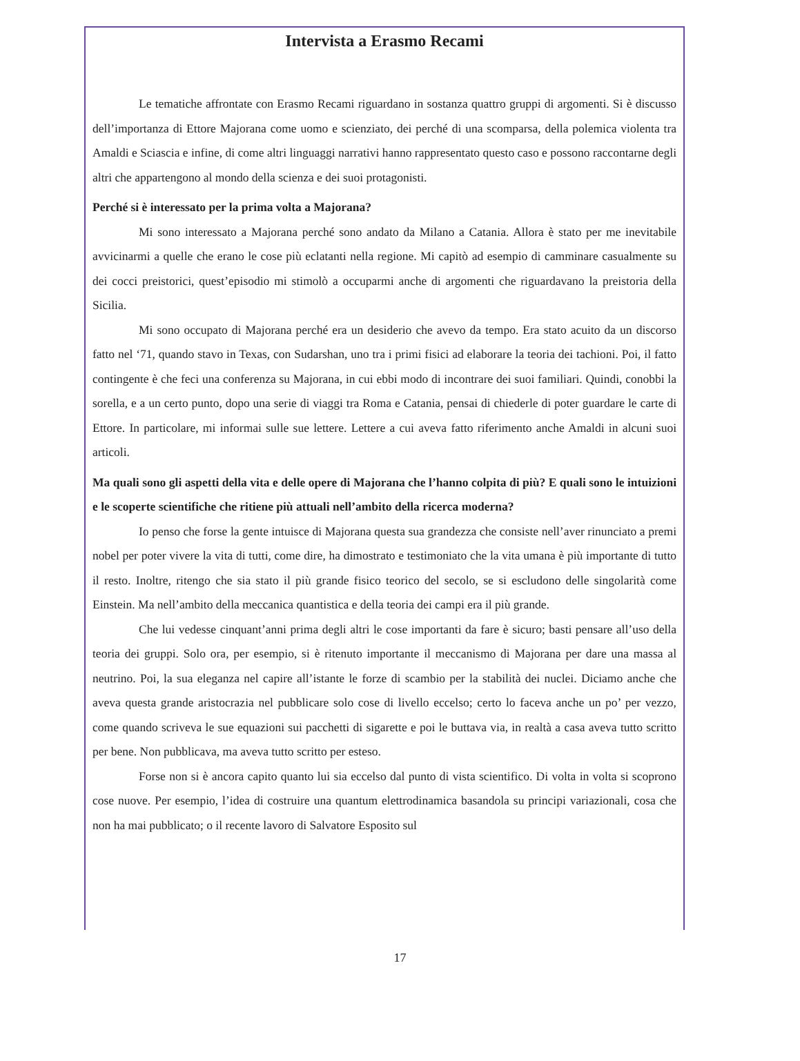Intervista a Erasmo Recami
Le tematiche affrontate con Erasmo Recami riguardano in sostanza quattro gruppi di argomenti. Si è discusso dell’importanza di Ettore Majorana come uomo e scienziato, dei perché di una scomparsa, della polemica violenta tra Amaldi e Sciascia e infine, di come altri linguaggi narrativi hanno rappresentato questo caso e possono raccontarne degli altri che appartengono al mondo della scienza e dei suoi protagonisti.
Perché si è interessato per la prima volta a Majorana?
Mi sono interessato a Majorana perché sono andato da Milano a Catania. Allora è stato per me inevitabile avvicinarmi a quelle che erano le cose più eclatanti nella regione. Mi capitò ad esempio di camminare casualmente su dei cocci preistorici, quest’episodio mi stimolò a occuparmi anche di argomenti che riguardavano la preistoria della Sicilia.
Mi sono occupato di Majorana perché era un desiderio che avevo da tempo. Era stato acuito da un discorso fatto nel ‘71, quando stavo in Texas, con Sudarshan, uno tra i primi fisici ad elaborare la teoria dei tachioni. Poi, il fatto contingente è che feci una conferenza su Majorana, in cui ebbi modo di incontrare dei suoi familiari. Quindi, conobbi la sorella, e a un certo punto, dopo una serie di viaggi tra Roma e Catania, pensai di chiederle di poter guardare le carte di Ettore. In particolare, mi informai sulle sue lettere. Lettere a cui aveva fatto riferimento anche Amaldi in alcuni suoi articoli.
Ma quali sono gli aspetti della vita e delle opere di Majorana che l’hanno colpita di più? E quali sono le intuizioni e le scoperte scientifiche che ritiene più attuali nell’ambito della ricerca moderna?
Io penso che forse la gente intuisce di Majorana questa sua grandezza che consiste nell’aver rinunciato a premi nobel per poter vivere la vita di tutti, come dire, ha dimostrato e testimoniato che la vita umana è più importante di tutto il resto. Inoltre, ritengo che sia stato il più grande fisico teorico del secolo, se si escludono delle singolarità come Einstein. Ma nell’ambito della meccanica quantistica e della teoria dei campi era il più grande.
Che lui vedesse cinquant’anni prima degli altri le cose importanti da fare è sicuro; basti pensare all’uso della teoria dei gruppi. Solo ora, per esempio, si è ritenuto importante il meccanismo di Majorana per dare una massa al neutrino. Poi, la sua eleganza nel capire all’istante le forze di scambio per la stabilità dei nuclei. Diciamo anche che aveva questa grande aristocrazia nel pubblicare solo cose di livello eccelso; certo lo faceva anche un po’ per vezzo, come quando scriveva le sue equazioni sui pacchetti di sigarette e poi le buttava via, in realtà a casa aveva tutto scritto per bene. Non pubblicava, ma aveva tutto scritto per esteso.
Forse non si è ancora capito quanto lui sia eccelso dal punto di vista scientifico. Di volta in volta si scoprono cose nuove. Per esempio, l’idea di costruire una quantum elettrodinamica basandola su principi variazionali, cosa che non ha mai pubblicato; o il recente lavoro di Salvatore Esposito sul
17